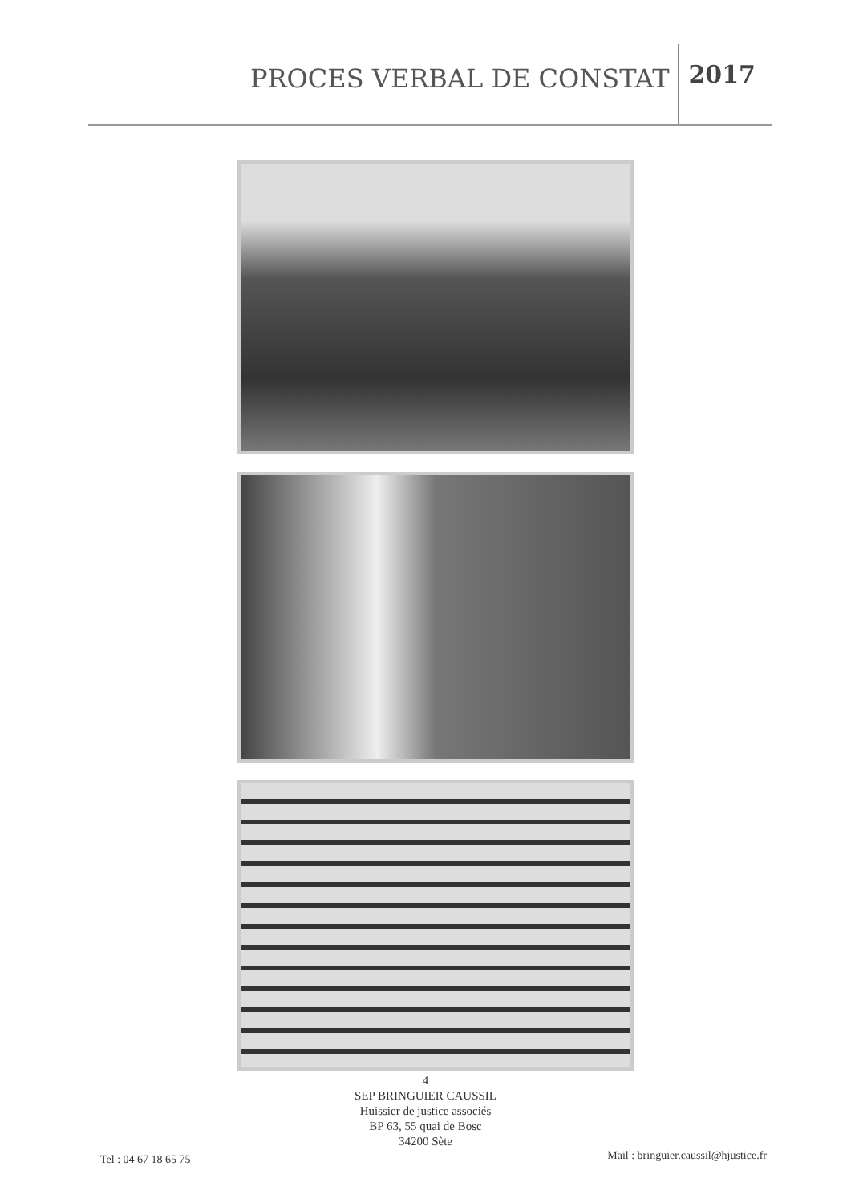PROCES VERBAL DE CONSTAT 2017
4
SEP BRINGUIER CAUSSIL
Huissier de justice associés
BP 63, 55 quai de Bosc
34200 Sète
Tel : 04 67 18 65 75
Mail : bringuier.caussil@hjustice.fr